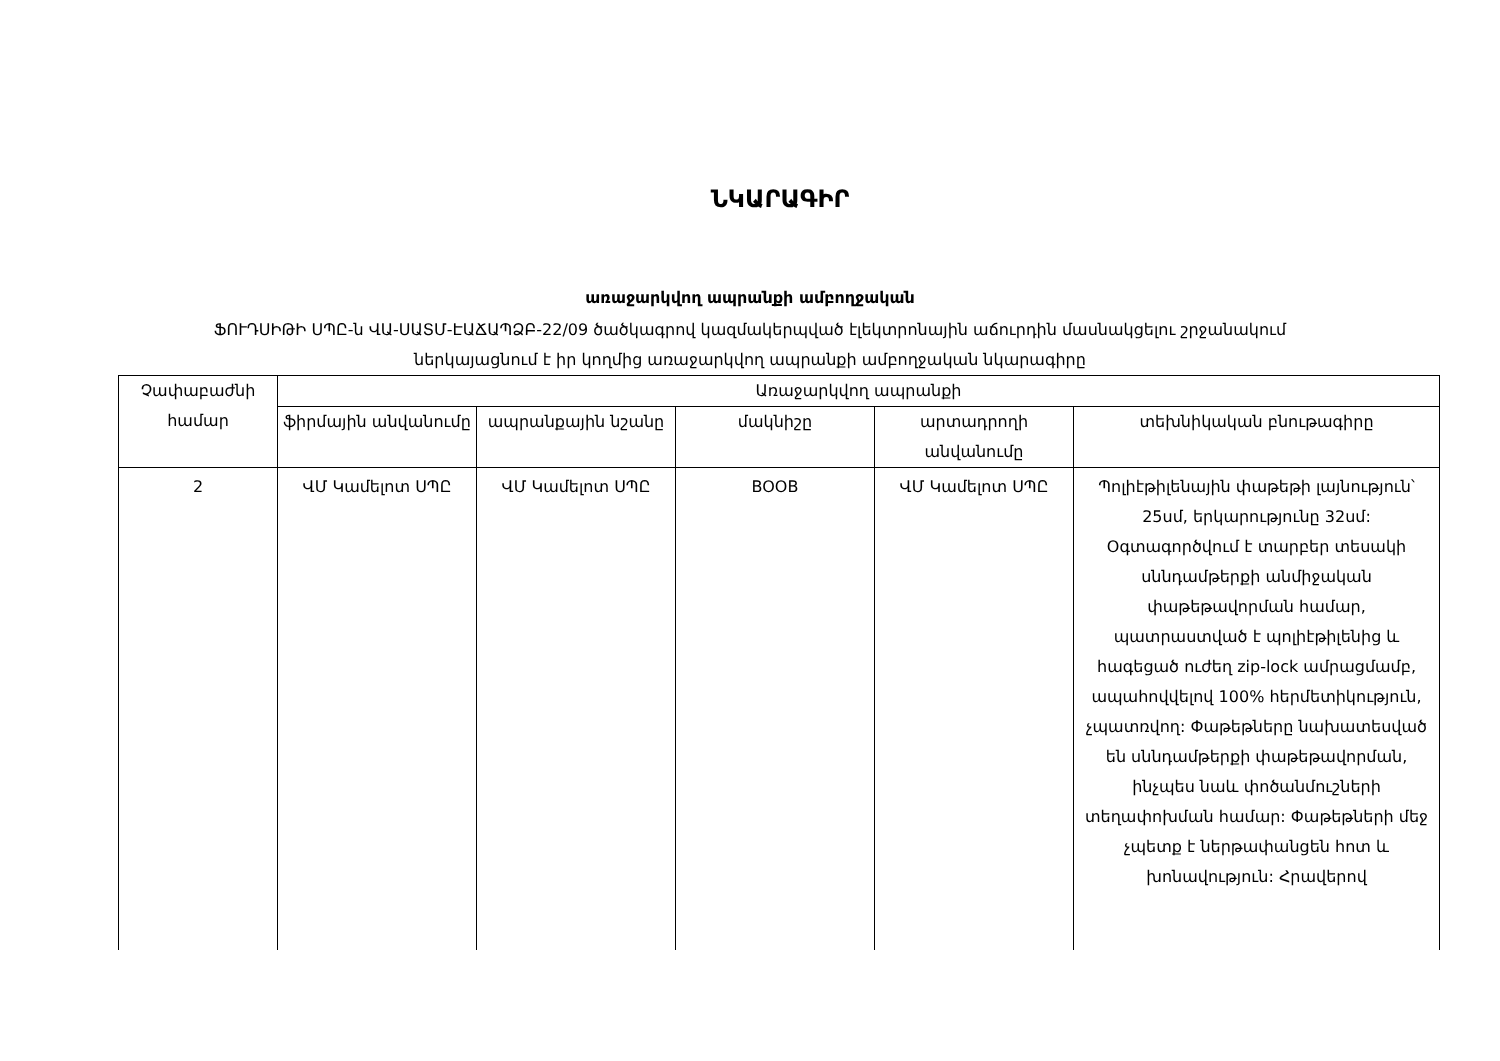ՆԿԱՐԱԳԻՐ
առաջարկվող ապրանքի ամբողջական
ՖՈՒԴՍԻԹԻ ՍՊԸ-ն ՎԱ-ՍԱՏՄ-ԷԱՃԱՊՁԲ-22/09 ծածկագրով կազմակերպված էլեկտրոնային աճուրդին մասնակցելու շրջանակում
ներկայացնում է իր կողմից առաջարկվող ապրանքի ամբողջական նկարագիրը
| Չափաբաժնի համար | Առաջարկվող ապրանքի | | | | |
| --- | --- | --- | --- | --- | --- |
| | ֆիրմային անվանումը | ապրանքային նշանը | մակնիշը | արտադրողի անվանումը | տեխնիկական բնութագիրը |
| 2 | ՎՄ Կամելոտ ՍՊԸ | ՎՄ Կամելոտ ՍՊԸ | BOOB | ՎՄ Կամելոտ ՍՊԸ | Պոլիէթիլենային փաթեթի լայնություն՝ 25սմ, երկարությունը 32սմ: Օգտագործվում է տարբեր տեսակի սննդամթերքի անմիջական փաթեթավորման համար, պատրաստված է պոլիէթիլենից և հագեցած ուժեղ zip-lock ամրացմամբ, ապահովվելով 100% հերմետիկություն, չպատռվող: Փաթեթները նախատեսված են սննդամթերքի փաթեթավորման, ինչպես նաև փոծանմուշների տեղափոխման համար: Փաթեթների մեջ չպետք է ներթափանցեն հոտ և խոնավություն: Հրավերով |